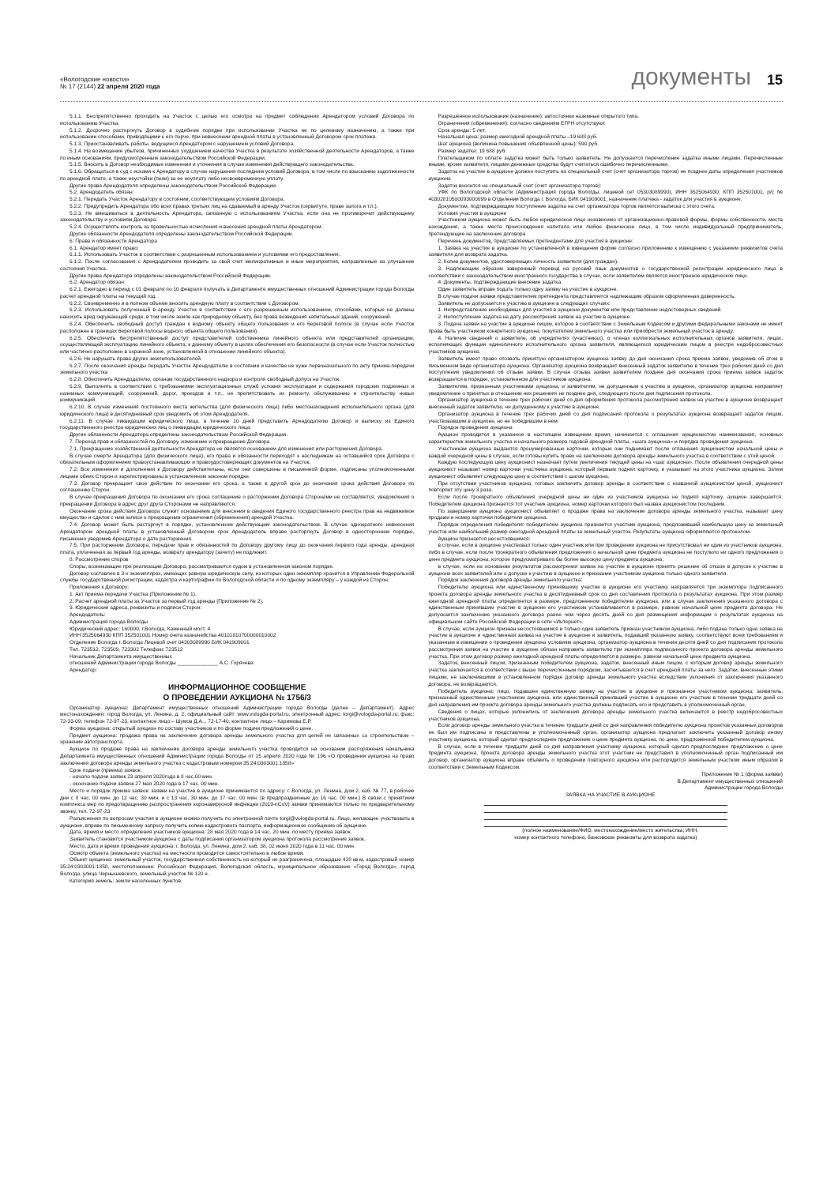«Вологодские новости»
№ 17 (2144) 22 апреля 2020 года
документы 15
5.1.1. Беспрепятственно проходить на Участок с целью его осмотра на предмет соблюдения Арендатором условий Договора по использованию Участка.
5.1.2. Досрочно расторгнуть Договор в судебном порядке при использовании Участка не по целевому назначению, а также при использовании способами, приводящими к его порче, при невнесении арендной платы в установленный Договором срок платежа.
5.1.3. Приостанавливать работы, ведущиеся Арендатором с нарушением условий Договора.
5.1.4. На возмещение убытков, причиненных ухудшением качества Участка в результате хозяйственной деятельности Арендаторов, а также по иным основаниям, предусмотренным законодательством Российской Федерации.
5.1.5. Вносить в Договор необходимые изменения и уточнения в случае изменения действующего законодательства.
5.1.6. Обращаться в суд с исками к Арендатору в случае нарушения последним условий Договора, в том числе по взысканию задолженности по арендной плате, а также неустойки (пени) за ее неуплату либо несвоевременную уплату.
Другие права Арендодателя определены законодательством Российской Федерации.
5.2. Арендодатель обязан:
5.2.1. Передать Участок Арендатору в состоянии, соответствующем условиям Договора.
5.2.2. Предупредить Арендатора обо всех правах третьих лиц на сдаваемый в аренду Участок (сервитуте, праве залога и т.п.).
5.2.3. Не вмешиваться в деятельность Арендатора, связанную с использованием Участка, если она не противоречит действующему законодательству и условиям Договора.
5.2.4. Осуществлять контроль за правильностью исчисления и внесения арендной платы Арендатором.
Другие обязанности Арендодателя определены законодательством Российской Федерации.
6. Права и обязанности Арендатора
6.1. Арендатор имеет право:
6.1.1. Использовать Участок в соответствии с разрешенным использованием и условиями его предоставления.
6.1.2. После согласования с Арендодателем проводить за свой счет мелиоративные и иные мероприятия, направленные на улучшение состояния Участка.
Другие права Арендатора определены законодательством Российской Федерации.
6.2. Арендатор обязан:
6.2.1. Ежегодно в период с 01 февраля по 10 февраля получать в Департаменте имущественных отношений Администрации города Вологды расчет арендной платы на текущий год.
6.2.2. Своевременно и в полном объеме вносить арендную плату в соответствии с Договором.
6.2.3. Использовать полученный в аренду Участок в соответствии с его разрешенным использованием, способами, которые не должны наносить вред окружающей среде, в том числе земле как природному объекту, без права возведения капитальных зданий, сооружений.
6.2.4. Обеспечить свободный доступ граждан к водному объекту общего пользования и его береговой полосе (в случае если Участок расположен в границах береговой полосы водного объекта общего пользования).
6.2.5. Обеспечить беспрепятственный доступ представителей собственника линейного объекта или представителей организации, осуществляющей эксплуатацию линейного объекта, к данному объекту в целях обеспечения его безопасности (в случае если Участок полностью или частично расположен в охранной зоне, установленной в отношении линейного объекта).
6.2.6. Не нарушать права других землепользователей.
6.2.7. После окончания аренды передать Участок Арендодателю в состоянии и качестве не хуже первоначального по акту приема-передачи земельного участка
6.2.8. Обеспечить Арендодателю, органам государственного надзора и контроля свободный допуск на Участок.
6.2.9. Выполнять в соответствии с требованиями эксплуатационных служб условия эксплуатации и содержания городских подземных и наземных коммуникаций, сооружений, дорог, проездов и т.п., не препятствовать их ремонту, обслуживанию и строительству новых коммуникаций.
6.2.10. В случае изменения постоянного места жительства (для физического лица) либо местонахождения исполнительного органа (для юридического лица) в десятидневный срок уведомить об этом Арендодателя.
6.2.11. В случае ликвидации юридического лица, в течение 10 дней представить Арендодателю Договор и выписку из Единого государственного реестра юридических лиц о ликвидации юридического лица.
Другие обязанности Арендатора определены законодательством Российской Федерации.
7. Переход прав и обязанностей по Договору, изменение и прекращение Договора
7.1. Прекращение хозяйственной деятельности Арендатора не является основанием для изменения или расторжения Договора.
В случае смерти Арендатора (для физического лица), его права и обязанности переходят к наследникам на оставшийся срок Договора с обязательным оформлением правоустанавливающих и правоудостоверяющих документов на Участок.
7.2. Все изменения и дополнения к Договору действительны, если они совершены в письменной форме, подписаны уполномоченными лицами обеих Сторон и зарегистрированы в установленном законом порядке.
7.3. Договор прекращает свое действие по окончании его срока, а также в другой срок до окончания срока действия Договора по соглашению Сторон.
В случае прекращения Договора по окончании его срока соглашение о расторжении Договора Сторонами не составляется, уведомления о прекращении Договора в адрес друг друга Сторонами не направляются.
Окончание срока действия Договора служит основанием для внесения в сведения Единого государственного реестра прав на недвижимое имущество и сделок с ним записи о прекращении ограничения (обременения) арендой Участка.
7.4. Договор может быть расторгнут в порядке, установленном действующим законодательством. В случае однократного невнесения Арендатором арендной платы в установленный Договором срок Арендодатель вправе расторгнуть Договор в одностороннем порядке, письменно уведомив Арендатора о дате расторжения.
7.5. При расторжении Договора, передачи прав и обязанностей по Договору другому лицу до окончания первого года аренды, арендная плата, уплаченная за первый год аренды, возврату арендатору (зачету) не подлежит.
8. Рассмотрение споров
Споры, возникающие при реализации Договора, рассматриваются судом в установленном законом порядке.
Договор составлен в 3-х экземплярах, имеющих равную юридическую силу, из которых один экземпляр хранится в Управлении Федеральной службы государственной регистрации, кадастра и картографии по Вологодской области и по одному экземпляру – у каждой из Сторон.
Приложения к Договору:
1. Акт приема-передачи Участка (Приложение № 1).
2. Расчет арендной платы за Участок за первый год аренды (Приложение № 2).
9. Юридические адреса, реквизиты и подписи Сторон:
Арендодатель:
Администрация города Вологды
Юридический адрес: 160000, г.Вологда, Каменный мост, 4
ИНН 3525064930 КПП 352501001 Номер счета казначейства 40101810700000010002
Отделение Вологда г. Вологда Лицевой счет 04303089990 БИК 041909001
Тел. 723512, 723509, 723302 Телефакс 723512
Начальник Департамента имущественных
отношений Администрации города Вологды ______________ А.С. Горячева
Арендатор:
ИНФОРМАЦИОННОЕ СООБЩЕНИЕ
О ПРОВЕДЕНИИ АУКЦИОНА № 1756/3
Организатор аукциона: Департамент имущественных отношений Администрации города Вологды (далее – Департамент). Адрес местонахождения: город Вологда, ул. Ленина, д. 2, официальный сайт: www.vologda-portal.ru, электронный адрес: torgi@vologda-portal.ru; факс: 72-33-09; телефон 72-97-23, контактное лицо:– Шумов Д.А.., 72-17-40, контактное лицо:– Каримова Е.Р.
Форма аукциона: открытый аукцион по составу участников и по форме подачи предложений о цене.
Предмет аукциона: продажа права на заключение договора аренды земельного участка для целей не связанных со строительством – хранение автотранспорта.
Аукцион по продаже права на заключение договора аренды земельного участка проводится на основании распоряжения начальника Департамента имущественных отношений Администрации города Вологды от 15 апреля 2020 года № 196 «О проведении аукциона на право заключения договора аренды земельного участка с кадастровым номером 35:24:0303001:1858»
Срок подачи (приема) заявок:
- начало подачи заявок 23 апреля 2020года в 8 час.00 мин.
- окончание подачи заявок 27 мая 2020 года в 17 час. 00 мин.
Место и порядок приема заявок: заявки на участие в аукционе принимаются по адресу: г. Вологда, ул. Ленина, дом 2, каб. № 77, в рабочие дни с 8 час. 00 мин. до 12 час. 30 мин. и с 13 час. 30 мин. до 17 час. 00 мин. (в предпраздничные до 16 час. 00 мин.) В связи с принятием комплекса мер по предотвращению распространения коронавирусной инфекции (2019-nCoV) заявки принимаются только по предварительному звонку, тел. 72-97-23
Разъяснения по вопросам участия в аукционе можно получить по электронной почте torgi@vologda-portal.ru. Лицо, желающее участвовать в аукционе, вправе по письменному запросу получить копию кадастрового паспорта, информационное сообщение об аукционе.
Дата, время и место определения участников аукциона: 28 мая 2020 года в 14 час. 20 мин. по месту приема заявок.
Заявитель становится участником аукциона с даты подписания организатором аукциона протокола рассмотрения заявок.
Место, дата и время проведения аукциона: г. Вологда, ул. Ленина, дом 2, каб. 38, 02 июня 2020 года в 11 час. 00 мин.
Осмотр объекта (земельного участка) на местности проводится самостоятельно в любое время.
Объект аукциона: земельный участок, государственная собственность на который не разграничена, площадью 428 кв.м, кадастровый номер 35:24:0303001:1858, местоположение: Российская Федерация, Вологодская область, муниципальное образование «Город Вологда», город Вологда, улица Чернышевского, земельный участок № 120 е.
Категория земель: земли населенных пунктов.
Разрешенное использование (назначение): автостоянки наземные открытого типа.
Ограничения (обременения): согласно сведениям ЕГРН отсутствуют.
Срок аренды: 5 лет.
Начальная цена: размер ежегодной арендной платы –19 688 руб.
Шаг аукциона (величина повышения объявленной цены): 590 руб.
Размер задатка: 19 688 руб.
Плательщиком по оплате задатка может быть только заявитель. Не допускается перечисление задатка иными лицами. Перечисленные иными, кроме заявителя, лицами денежные средства будут считаться ошибочно перечисленными.
Задаток на участие в аукционе должен поступить на специальный счет (счет организатора торгов) не позднее даты определения участников аукциона
Задаток вносится на специальный счет (счет организатора торгов):
УФК по Вологодской области (Администрация города Вологды, лицевой сет 05303089990), ИНН 3525064930, КПП 352501001, р/с № 40302810500093000099 в Отделении Вологда г. Вологда, БИК 041909001, назначение платежа - задаток для участия в аукционе.
Документом, подтверждающим поступление задатка на счет организатора торгов является выписка с этого счета.
Условия участия в аукционе
Участником аукциона может быть любое юридическое лицо независимо от организационно-правовой формы, формы собственности, места нахождения, а также места происхождения капитала или любое физическое лицо, в том числе индивидуальный предприниматель, претендующие на заключение договора
Перечень документов, представляемых претендентами для участия в аукционе:
1. Заявка на участие в аукционе по установленной в извещении форме согласно приложению к извещению с указанием реквизитов счета заявителя для возврата задатка.
2. Копии документов, удостоверяющих личность заявителя (для граждан).
3. Надлежащим образом заверенный перевод на русский язык документов о государственной регистрации юридического лица в соответствии с законодательством иностранного государства в случае, если заявителем является иностранное юридическое лицо.
4. Документы, подтверждающие внесение задатка.
Один заявитель вправе подать только одну заявку на участие в аукционе.
В случае подачи заявки представителем претендента представляется надлежащим образом оформленная доверенность.
Заявитель не допускается к участию в аукционе в следующих случаях:
1. Непредставление необходимых для участия в аукционе документов или представление недостоверных сведений.
2. Непоступление задатка на дату рассмотрения заявок на участие в аукционе.
3. Подача заявки на участие в аукционе лицом, которое в соответствии с Земельным Кодексом и другими федеральными законами не имеет права быть участником конкретного аукциона, покупателем земельного участка или приобрести земельный участок в аренду.
4. Наличие сведений о заявителе, об учредителях (участниках), о членах коллегиальных исполнительных органов заявителя, лицах, исполняющих функции единоличного исполнительного органа заявителя, являющегося юридическим лицом в реестре недобросовестных участников аукциона.
Заявитель имеет право отозвать принятую организатором аукциона заявку до дня окончания срока приема заявок, уведомив об этом в письменном виде организатора аукциона. Организатор аукциона возвращает внесенный задаток заявителю в течение трех рабочих дней со дня поступления уведомления об отзыве заявки. В случае отзыва заявки заявителем позднее дня окончания срока приема заявок задаток возвращается в порядке, установленном для участников аукциона.
Заявителям, признанным участниками аукциона, и заявителям, не допущенным к участию в аукционе, организатор аукциона направляет уведомление о принятых в отношении них решениях не позднее дня, следующего после дня подписания протокола.
Организатор аукциона в течение трех рабочих дней со дня оформления протокола рассмотрения заявок на участие в аукционе возвращает внесенный задаток заявителю, не допущенному к участию в аукционе.
Организатор аукциона в течение трех рабочих дней со дня подписания протокола о результатах аукциона возвращает задаток лицам, участвовавшим в аукционе, но не победившим в нем.
Порядок проведения аукциона
Аукцион проводится в указанное в настоящем извещении время, начинается с оглашения аукционистом наименования, основных характеристик земельного участка и начального размера годовой арендной платы, «шага аукциона» и порядка проведения аукциона.
Участникам аукциона выдаются пронумерованные карточки, которые они поднимают после оглашения аукционистом начальной цены и каждой очередной цены в случае, если готовы купить право на заключение договора аренды земельного участка в соответствии с этой ценой.
Каждую последующую цену аукционист назначает путем увеличения текущей цены на «шаг аукциона». После объявления очередной цены аукционист называет номер карточки участника аукциона, который первым поднял карточку, и указывает на этого участника аукциона. Затем аукционист объявляет следующую цену в соответствии с шагом аукциона.
При отсутствии участников аукциона, готовых заключить договор аренды в соответствии с названной аукционистом ценой, аукционист повторяет эту цену 3 раза.
Если после троекратного объявления очередной цены ни один из участников аукциона не поднял карточку, аукцион завершается. Победителем аукциона признается тот участник аукциона, номер карточки которого был назван аукционистом последним.
По завершении аукциона аукционист объявляет о продаже права на заключение договора аренды земельного участка, называет цену продажи и номер карточки победителя аукциона.
Порядок определения победителя: победителем аукциона признается участник аукциона, предложивший наибольшую цену за земельный участок или наибольший размер ежегодной арендной платы за земельный участок. Результаты аукциона оформляются протоколом.
Аукцион признается несостоявшимся:
в случае, если в аукционе участвовал только один участник или при проведении аукциона не присутствовал ни один из участников аукциона, либо в случае, если после троекратного объявления предложения о начальной цене предмета аукциона не поступило ни одного предложения о цене предмета аукциона, которое предусматривало бы более высокую цену предмета аукциона;
в случае, если на основании результатов рассмотрения заявок на участие в аукционе принято решение об отказе в допуске к участию в аукционе всех заявителей или о допуске к участию в аукционе и признании участником аукциона только одного заявителя.
Порядок заключения договора аренды земельного участка:
Победителю аукциона или единственному принявшему участие в аукционе его участнику направляется три экземпляра подписанного проекта договора аренды земельного участка в десятидневный срок со дня составления протокола о результатах аукциона. При этом размер ежегодной арендной платы определяется в размере, предложенном победителем аукциона, или в случае заключения указанного договора с единственным принявшим участие в аукционе его участником устанавливается в размере, равном начальной цене предмета договора. Не допускается заключение указанного договора ранее чем через десять дней со дня размещения информации о результатах аукциона на официальном сайте Российской Федерации в сети «Интернет».
В случае, если аукцион признан несостоявшимся и только один заявитель признан участником аукциона, либо подана только одна заявка на участие в аукционе и единственная заявка на участие в аукционе и заявитель, подавший указанную заявку, соответствуют всем требованиям и указанным в извещении о проведении аукциона условиям аукциона, организатор аукциона в течении десяти дней со дня подписания протокола рассмотрения заявок на участие в аукционе обязан направить заявителю три экземпляра подписанного проекта договора аренды земельного участка. При этом договор размер ежегодной арендной платы определяется в размере, равном начальной цене предмета аукциона.
Задаток, внесенный лицом, признанным победителем аукциона, задаток, внесенный иным лицом, с которым договор аренды земельного участка заключается в соответствии с выше перечисленным порядком, засчитывается в счет арендной платы за него. Задатки, внесенные этими лицами, не заключившими в установленном порядке договор аренды земельного участка вследствие уклонения от заключения указанного договора, не возвращаются.
Победитель аукциона; лицо, подавшее единственную заявку на участие в аукционе и признанное участником аукциона; заявитель, признанный единственным участником аукциона, или единственный принявший участие в аукционе его участник в течении тридцати дней со дня направления им проекта договора аренды земельного участка должны подписать его и представить в уполномоченный орган.
Сведения о лицах, которые уклонились от заключения договора аренды земельного участка включаются в реестр недобросовестных участников аукциона.
Если договор аренды земельного участка в течение тридцати дней со дня направления победителю аукциона проектов указанных договоров не был им подписаны и представлены в уполномоченный орган, организатор аукциона предлагает заключить указанный договор иному участнику аукциона, который сделал предпоследнее предложение о цене предмета аукциона, по цене, предложенной победителем аукциона.
В случае, если в течение тридцати дней со дня направления участнику аукциона, который сделал предпоследнее предложение о цене предмета аукциона, проекта договора аренды земельного участка этот участник не представил в уполномоченный орган подписанный им договор, организатор аукциона вправе объявить о проведении повторного аукциона или распорядится земельным участком иным образом в соответствии с Земельным Кодексом.
Приложение № 1 (форма заявки)
В Департамент имущественных отношений
Администрации города Вологды
ЗАЯВКА НА УЧАСТИЕ В АУКЦИОНЕ
(полное наименование/ФИО, местонахождение/место жительства; ИНН,
номер контактного телефона, банковские реквизиты для возврата задатка)